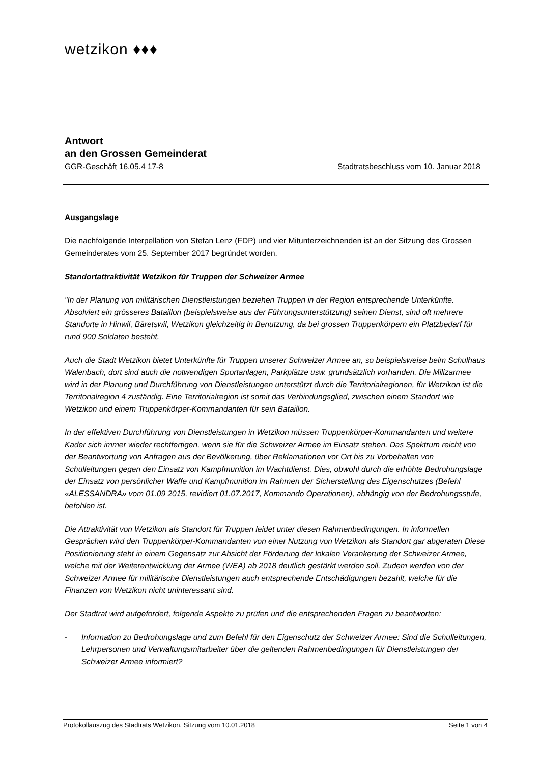wetzikon ♦♦♦
Antwort
an den Grossen Gemeinderat
GGR-Geschäft 16.05.4 17-8 Stadtratsbeschluss vom 10. Januar 2018
Ausgangslage
Die nachfolgende Interpellation von Stefan Lenz (FDP) und vier Mitunterzeichnenden ist an der Sitzung des Grossen Gemeinderates vom 25. September 2017 begründet worden.
Standortattraktivität Wetzikon für Truppen der Schweizer Armee
"In der Planung von militärischen Dienstleistungen beziehen Truppen in der Region entsprechende Unterkünfte. Absolviert ein grösseres Bataillon (beispielsweise aus der Führungsunterstützung) seinen Dienst, sind oft mehrere Standorte in Hinwil, Bäretswil, Wetzikon gleichzeitig in Benutzung, da bei grossen Truppenkörpern ein Platzbedarf für rund 900 Soldaten besteht.
Auch die Stadt Wetzikon bietet Unterkünfte für Truppen unserer Schweizer Armee an, so beispielsweise beim Schulhaus Walenbach, dort sind auch die notwendigen Sportanlagen, Parkplätze usw. grundsätzlich vorhanden. Die Milizarmee wird in der Planung und Durchführung von Dienstleistungen unterstützt durch die Territorialregionen, für Wetzikon ist die Territorialregion 4 zuständig. Eine Territorialregion ist somit das Verbindungsglied, zwischen einem Standort wie Wetzikon und einem Truppenkörper-Kommandanten für sein Bataillon.
In der effektiven Durchführung von Dienstleistungen in Wetzikon müssen Truppenkörper-Kommandanten und weitere Kader sich immer wieder rechtfertigen, wenn sie für die Schweizer Armee im Einsatz stehen. Das Spektrum reicht von der Beantwortung von Anfragen aus der Bevölkerung, über Reklamationen vor Ort bis zu Vorbehalten von Schulleitungen gegen den Einsatz von Kampfmunition im Wachtdienst. Dies, obwohl durch die erhöhte Bedrohungslage der Einsatz von persönlicher Waffe und Kampfmunition im Rahmen der Sicherstellung des Eigenschutzes (Befehl
«ALESSANDRA» vom 01.09 2015, revidiert 01.07.2017, Kommando Operationen), abhängig von der Bedrohungsstufe, befohlen ist.
Die Attraktivität von Wetzikon als Standort für Truppen leidet unter diesen Rahmenbedingungen. In informellen Gesprächen wird den Truppenkörper-Kommandanten von einer Nutzung von Wetzikon als Standort gar abgeraten Diese Positionierung steht in einem Gegensatz zur Absicht der Förderung der lokalen Verankerung der Schweizer Armee, welche mit der Weiterentwicklung der Armee (WEA) ab 2018 deutlich gestärkt werden soll. Zudem werden von der Schweizer Armee für militärische Dienstleistungen auch entsprechende Entschädigungen bezahlt, welche für die Finanzen von Wetzikon nicht uninteressant sind.
Der Stadtrat wird aufgefordert, folgende Aspekte zu prüfen und die entsprechenden Fragen zu beantworten:
- Information zu Bedrohungslage und zum Befehl für den Eigenschutz der Schweizer Armee: Sind die Schulleitungen, Lehrpersonen und Verwaltungsmitarbeiter über die geltenden Rahmenbedingungen für Dienstleistungen der Schweizer Armee informiert?
Protokollauszug des Stadtrats Wetzikon, Sitzung vom 10.01.2018 Seite 1 von 4